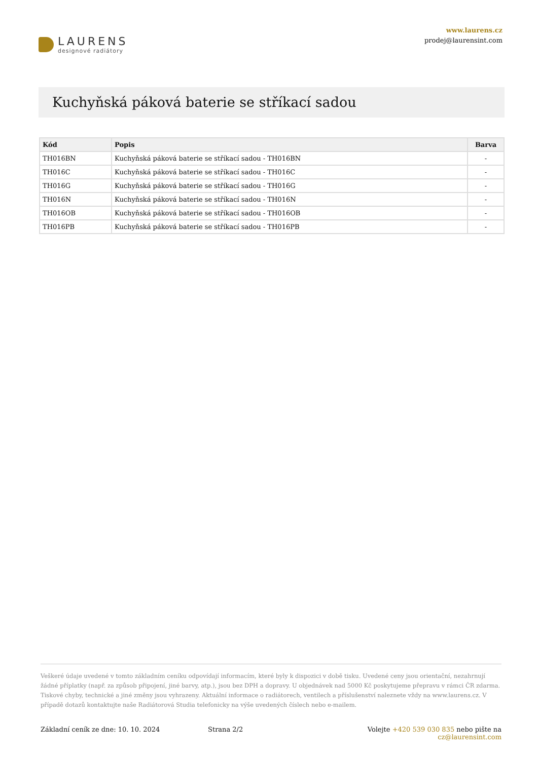LAURENS
designové radiátory
www.laurens.cz
prodej@laurensint.com
Kuchyňská páková baterie se stříkací sadou
| Kód | Popis | Barva |
| --- | --- | --- |
| TH016BN | Kuchyňská páková baterie se stříkací sadou - TH016BN | - |
| TH016C | Kuchyňská páková baterie se stříkací sadou - TH016C | - |
| TH016G | Kuchyňská páková baterie se stříkací sadou - TH016G | - |
| TH016N | Kuchyňská páková baterie se stříkací sadou - TH016N | - |
| TH016OB | Kuchyňská páková baterie se stříkací sadou - TH016OB | - |
| TH016PB | Kuchyňská páková baterie se stříkací sadou - TH016PB | - |
Veškeré údaje uvedené v tomto základním ceníku odpovídají informacím, které byly k dispozici v době tisku. Uvedené ceny jsou orientační, nezahrnují žádné příplatky (např. za způsob připojení, jiné barvy, atp.), jsou bez DPH a dopravy. U objednávek nad 5000 Kč poskytujeme přepravu v rámci ČR zdarma. Tiskové chyby, technické a jiné změny jsou vyhrazeny. Aktuální informace o radiátorech, ventilech a příslušenství naleznete vždy na www.laurens.cz. V případě dotazů kontaktujte naše Radiátorová Studia telefonicky na výše uvedených číslech nebo e-mailem.
Základní ceník ze dne: 10. 10. 2024 Strana 2/2 Volejte +420 539 030 835 nebo pište na cz@laurensint.com